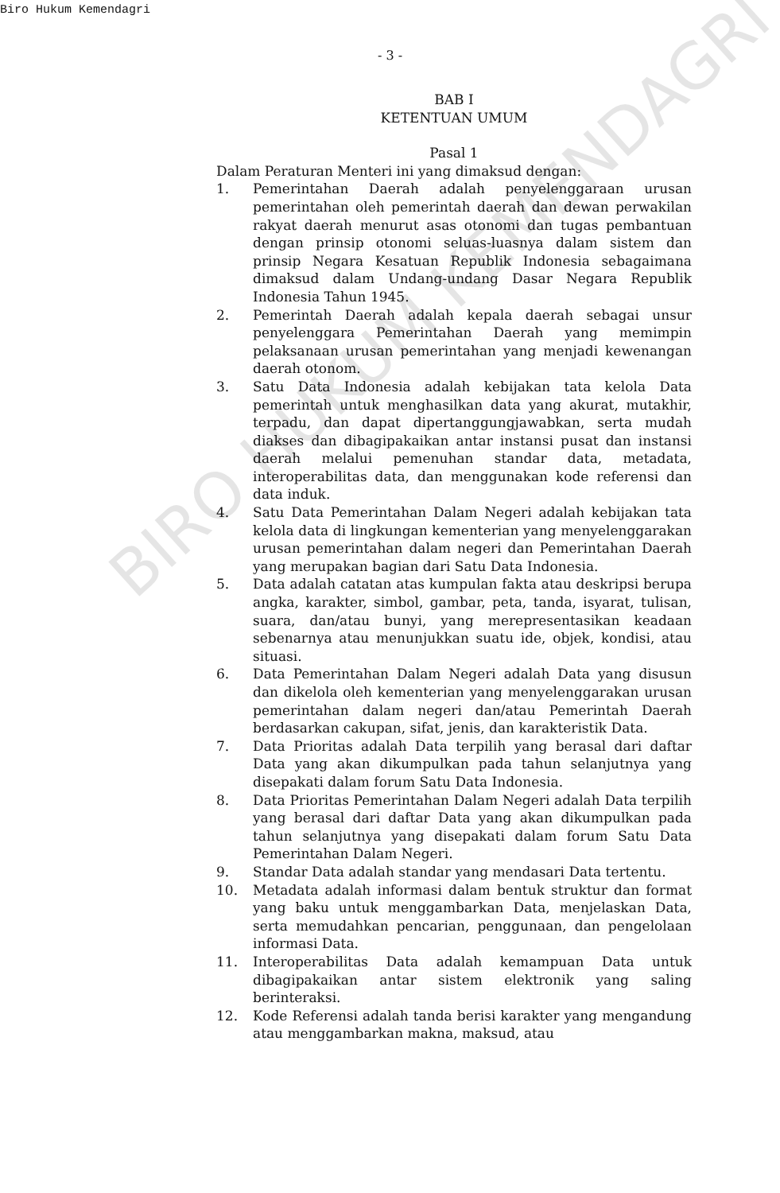Biro Hukum Kemendagri
- 3 -
BAB I
KETENTUAN UMUM
Pasal 1
Dalam Peraturan Menteri ini yang dimaksud dengan:
1. Pemerintahan Daerah adalah penyelenggaraan urusan pemerintahan oleh pemerintah daerah dan dewan perwakilan rakyat daerah menurut asas otonomi dan tugas pembantuan dengan prinsip otonomi seluas-luasnya dalam sistem dan prinsip Negara Kesatuan Republik Indonesia sebagaimana dimaksud dalam Undang-undang Dasar Negara Republik Indonesia Tahun 1945.
2. Pemerintah Daerah adalah kepala daerah sebagai unsur penyelenggara Pemerintahan Daerah yang memimpin pelaksanaan urusan pemerintahan yang menjadi kewenangan daerah otonom.
3. Satu Data Indonesia adalah kebijakan tata kelola Data pemerintah untuk menghasilkan data yang akurat, mutakhir, terpadu, dan dapat dipertanggungjawabkan, serta mudah diakses dan dibagipakaikan antar instansi pusat dan instansi daerah melalui pemenuhan standar data, metadata, interoperabilitas data, dan menggunakan kode referensi dan data induk.
4. Satu Data Pemerintahan Dalam Negeri adalah kebijakan tata kelola data di lingkungan kementerian yang menyelenggarakan urusan pemerintahan dalam negeri dan Pemerintahan Daerah yang merupakan bagian dari Satu Data Indonesia.
5. Data adalah catatan atas kumpulan fakta atau deskripsi berupa angka, karakter, simbol, gambar, peta, tanda, isyarat, tulisan, suara, dan/atau bunyi, yang merepresentasikan keadaan sebenarnya atau menunjukkan suatu ide, objek, kondisi, atau situasi.
6. Data Pemerintahan Dalam Negeri adalah Data yang disusun dan dikelola oleh kementerian yang menyelenggarakan urusan pemerintahan dalam negeri dan/atau Pemerintah Daerah berdasarkan cakupan, sifat, jenis, dan karakteristik Data.
7. Data Prioritas adalah Data terpilih yang berasal dari daftar Data yang akan dikumpulkan pada tahun selanjutnya yang disepakati dalam forum Satu Data Indonesia.
8. Data Prioritas Pemerintahan Dalam Negeri adalah Data terpilih yang berasal dari daftar Data yang akan dikumpulkan pada tahun selanjutnya yang disepakati dalam forum Satu Data Pemerintahan Dalam Negeri.
9. Standar Data adalah standar yang mendasari Data tertentu.
10. Metadata adalah informasi dalam bentuk struktur dan format yang baku untuk menggambarkan Data, menjelaskan Data, serta memudahkan pencarian, penggunaan, dan pengelolaan informasi Data.
11. Interoperabilitas Data adalah kemampuan Data untuk dibagipakaikan antar sistem elektronik yang saling berinteraksi.
12. Kode Referensi adalah tanda berisi karakter yang mengandung atau menggambarkan makna, maksud, atau
BIRO HUKUM KEMENDAGRI